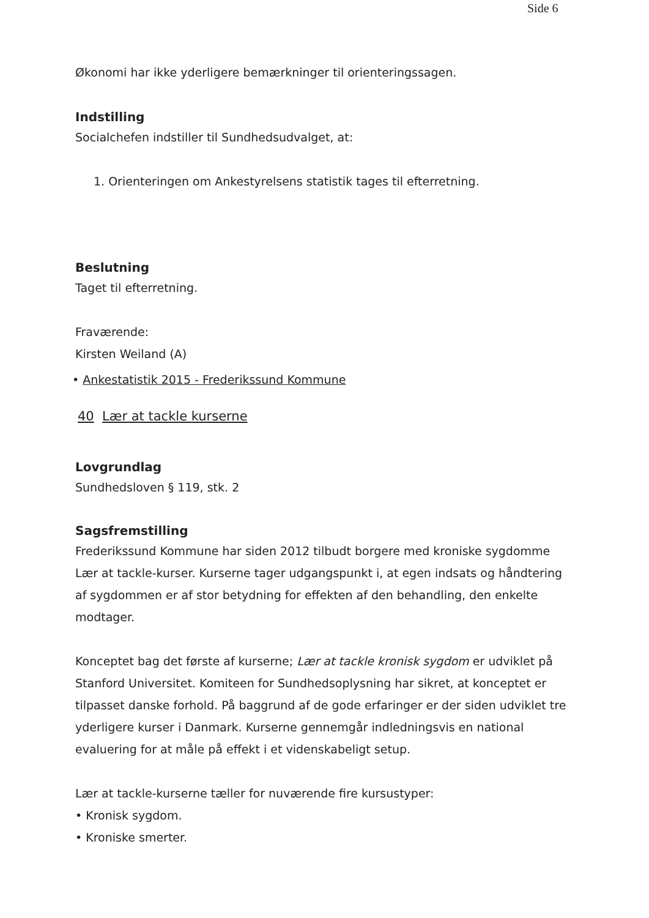Side 6
Økonomi har ikke yderligere bemærkninger til orienteringssagen.
Indstilling
Socialchefen indstiller til Sundhedsudvalget, at:
1. Orienteringen om Ankestyrelsens statistik tages til efterretning.
Beslutning
Taget til efterretning.
Fraværende:
Kirsten Weiland (A)
• Ankestatistik 2015 - Frederikssund Kommune
40 Lær at tackle kurserne
Lovgrundlag
Sundhedsloven § 119, stk. 2
Sagsfremstilling
Frederikssund Kommune har siden 2012 tilbudt borgere med kroniske sygdomme Lær at tackle-kurser. Kurserne tager udgangspunkt i, at egen indsats og håndtering af sygdommen er af stor betydning for effekten af den behandling, den enkelte modtager.
Konceptet bag det første af kurserne; Lær at tackle kronisk sygdom er udviklet på Stanford Universitet. Komiteen for Sundhedsoplysning har sikret, at konceptet er tilpasset danske forhold. På baggrund af de gode erfaringer er der siden udviklet tre yderligere kurser i Danmark. Kurserne gennemgår indledningsvis en national evaluering for at måle på effekt i et videnskabeligt setup.
Lær at tackle-kurserne tæller for nuværende fire kursustyper:
• Kronisk sygdom.
• Kroniske smerter.